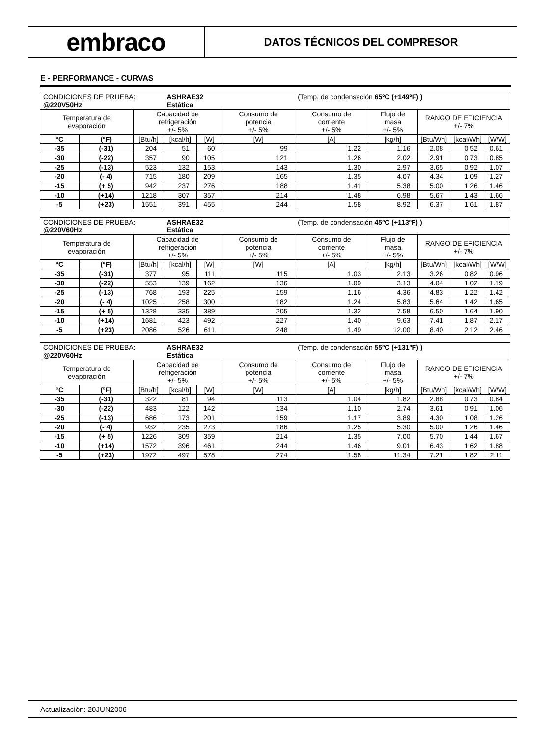embraco
DATOS TÉCNICOS DEL COMPRESOR
E - PERFORMANCE - CURVAS
| CONDICIONES DE PRUEBA: @220V50Hz | | | ASHRAE32 Estática | | | (Temp. de condensación 65ºC (+149ºF) ) | | | | |
| Temperatura de evaporación | | Capacidad de refrigeración +/- 5% | | | Consumo de potencia +/- 5% | Consumo de corriente +/- 5% | Flujo de masa +/- 5% | RANGO DE EFICIENCIA +/- 7% | | |
| °C | (°F) | [Btu/h] | [kcal/h] | [W] | [W] | [A] | [kg/h] | [Btu/Wh] | [kcal/Wh] | [W/W] |
| -35 | (-31) | 204 | 51 | 60 | 99 | 1.22 | 1.16 | 2.08 | 0.52 | 0.61 |
| -30 | (-22) | 357 | 90 | 105 | 121 | 1.26 | 2.02 | 2.91 | 0.73 | 0.85 |
| -25 | (-13) | 523 | 132 | 153 | 143 | 1.30 | 2.97 | 3.65 | 0.92 | 1.07 |
| -20 | (- 4) | 715 | 180 | 209 | 165 | 1.35 | 4.07 | 4.34 | 1.09 | 1.27 |
| -15 | (+ 5) | 942 | 237 | 276 | 188 | 1.41 | 5.38 | 5.00 | 1.26 | 1.46 |
| -10 | (+14) | 1218 | 307 | 357 | 214 | 1.48 | 6.98 | 5.67 | 1.43 | 1.66 |
| -5 | (+23) | 1551 | 391 | 455 | 244 | 1.58 | 8.92 | 6.37 | 1.61 | 1.87 |
| CONDICIONES DE PRUEBA: @220V60Hz | | | ASHRAE32 Estática | | | (Temp. de condensación 45ºC (+113ºF) ) | | | | |
| Temperatura de evaporación | | Capacidad de refrigeración +/- 5% | | | Consumo de potencia +/- 5% | Consumo de corriente +/- 5% | Flujo de masa +/- 5% | RANGO DE EFICIENCIA +/- 7% | | |
| °C | (°F) | [Btu/h] | [kcal/h] | [W] | [W] | [A] | [kg/h] | [Btu/Wh] | [kcal/Wh] | [W/W] |
| -35 | (-31) | 377 | 95 | 111 | 115 | 1.03 | 2.13 | 3.26 | 0.82 | 0.96 |
| -30 | (-22) | 553 | 139 | 162 | 136 | 1.09 | 3.13 | 4.04 | 1.02 | 1.19 |
| -25 | (-13) | 768 | 193 | 225 | 159 | 1.16 | 4.36 | 4.83 | 1.22 | 1.42 |
| -20 | (- 4) | 1025 | 258 | 300 | 182 | 1.24 | 5.83 | 5.64 | 1.42 | 1.65 |
| -15 | (+ 5) | 1328 | 335 | 389 | 205 | 1.32 | 7.58 | 6.50 | 1.64 | 1.90 |
| -10 | (+14) | 1681 | 423 | 492 | 227 | 1.40 | 9.63 | 7.41 | 1.87 | 2.17 |
| -5 | (+23) | 2086 | 526 | 611 | 248 | 1.49 | 12.00 | 8.40 | 2.12 | 2.46 |
| CONDICIONES DE PRUEBA: @220V60Hz | | | ASHRAE32 Estática | | | (Temp. de condensación 55ºC (+131ºF) ) | | | | |
| Temperatura de evaporación | | Capacidad de refrigeración +/- 5% | | | Consumo de potencia +/- 5% | Consumo de corriente +/- 5% | Flujo de masa +/- 5% | RANGO DE EFICIENCIA +/- 7% | | |
| °C | (°F) | [Btu/h] | [kcal/h] | [W] | [W] | [A] | [kg/h] | [Btu/Wh] | [kcal/Wh] | [W/W] |
| -35 | (-31) | 322 | 81 | 94 | 113 | 1.04 | 1.82 | 2.88 | 0.73 | 0.84 |
| -30 | (-22) | 483 | 122 | 142 | 134 | 1.10 | 2.74 | 3.61 | 0.91 | 1.06 |
| -25 | (-13) | 686 | 173 | 201 | 159 | 1.17 | 3.89 | 4.30 | 1.08 | 1.26 |
| -20 | (- 4) | 932 | 235 | 273 | 186 | 1.25 | 5.30 | 5.00 | 1.26 | 1.46 |
| -15 | (+ 5) | 1226 | 309 | 359 | 214 | 1.35 | 7.00 | 5.70 | 1.44 | 1.67 |
| -10 | (+14) | 1572 | 396 | 461 | 244 | 1.46 | 9.01 | 6.43 | 1.62 | 1.88 |
| -5 | (+23) | 1972 | 497 | 578 | 274 | 1.58 | 11.34 | 7.21 | 1.82 | 2.11 |
Actualización: 20JUN2006